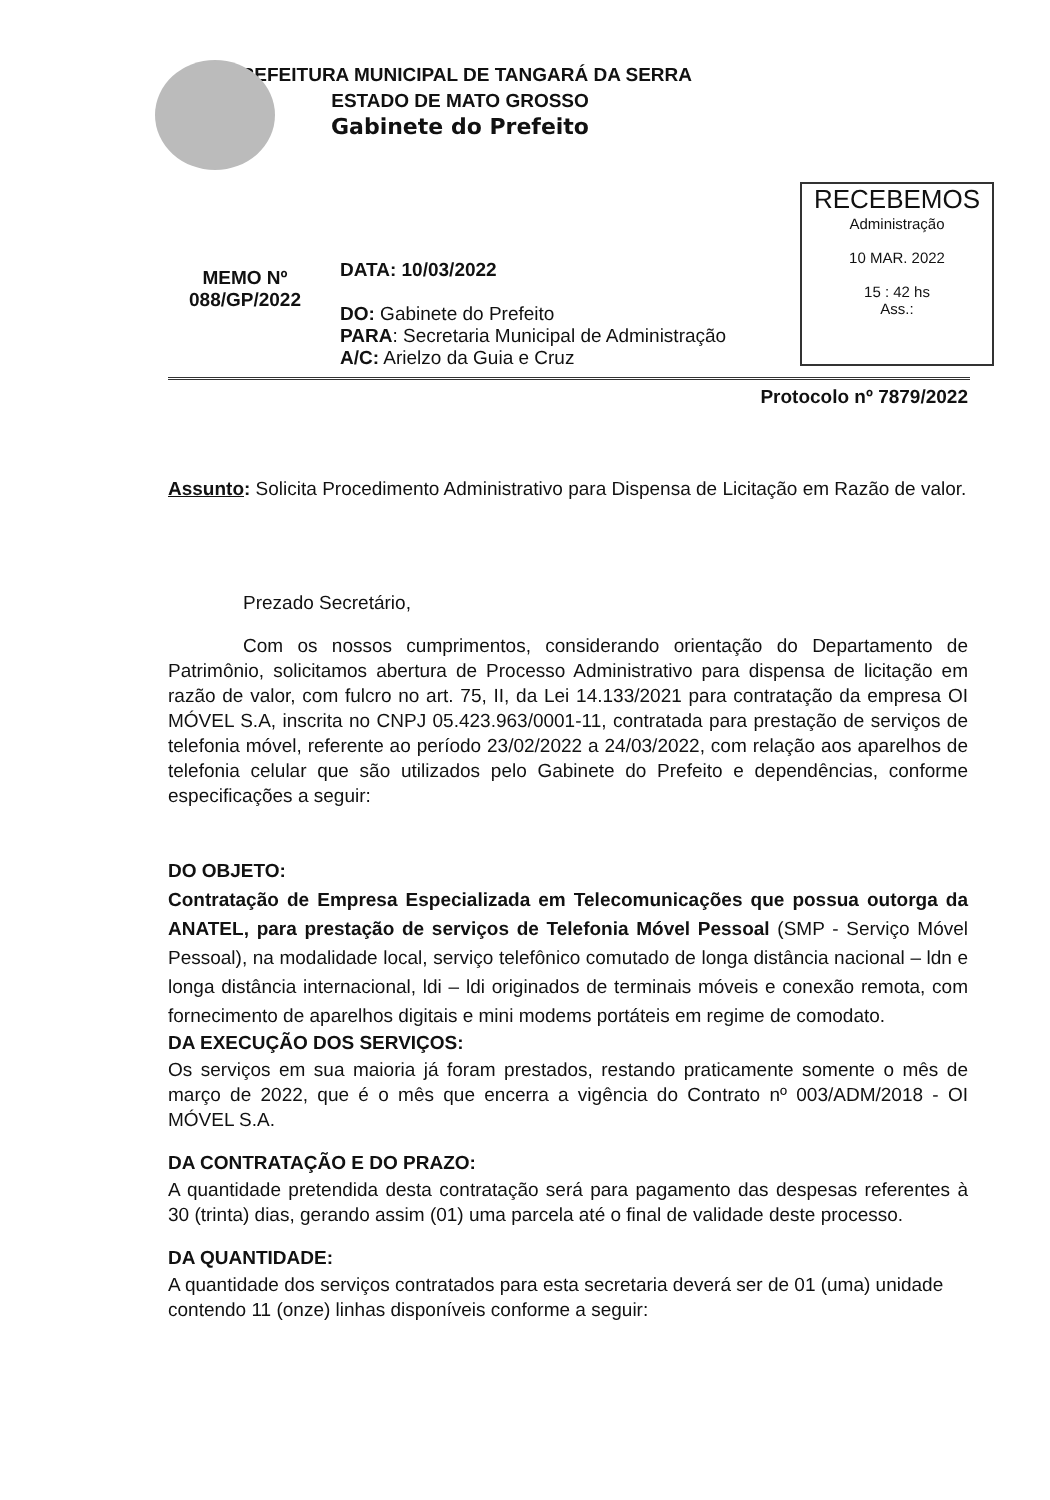PREFEITURA MUNICIPAL DE TANGARÁ DA SERRA
ESTADO DE MATO GROSSO
Gabinete do Prefeito
RECEBEMOS
Administração
10 MAR. 2022
15 : 42 hs
Ass.:
MEMO Nº
088/GP/2022
DATA: 10/03/2022
DO: Gabinete do Prefeito
PARA: Secretaria Municipal de Administração
A/C: Arielzo da Guia e Cruz
Protocolo nº 7879/2022
Assunto: Solicita Procedimento Administrativo para Dispensa de Licitação em Razão de valor.
Prezado Secretário,
Com os nossos cumprimentos, considerando orientação do Departamento de Patrimônio, solicitamos abertura de Processo Administrativo para dispensa de licitação em razão de valor, com fulcro no art. 75, II, da Lei 14.133/2021 para contratação da empresa OI MÓVEL S.A, inscrita no CNPJ 05.423.963/0001-11, contratada para prestação de serviços de telefonia móvel, referente ao período 23/02/2022 a 24/03/2022, com relação aos aparelhos de telefonia celular que são utilizados pelo Gabinete do Prefeito e dependências, conforme especificações a seguir:
DO OBJETO:
Contratação de Empresa Especializada em Telecomunicações que possua outorga da ANATEL, para prestação de serviços de Telefonia Móvel Pessoal (SMP - Serviço Móvel Pessoal), na modalidade local, serviço telefônico comutado de longa distância nacional – ldn e longa distância internacional, ldi – ldi originados de terminais móveis e conexão remota, com fornecimento de aparelhos digitais e mini modems portáteis em regime de comodato.
DA EXECUÇÃO DOS SERVIÇOS:
Os serviços em sua maioria já foram prestados, restando praticamente somente o mês de março de 2022, que é o mês que encerra a vigência do Contrato nº 003/ADM/2018 - OI MÓVEL S.A.
DA CONTRATAÇÃO E DO PRAZO:
A quantidade pretendida desta contratação será para pagamento das despesas referentes à 30 (trinta) dias, gerando assim (01) uma parcela até o final de validade deste processo.
DA QUANTIDADE:
A quantidade dos serviços contratados para esta secretaria deverá ser de 01 (uma) unidade contendo 11 (onze) linhas disponíveis conforme a seguir: